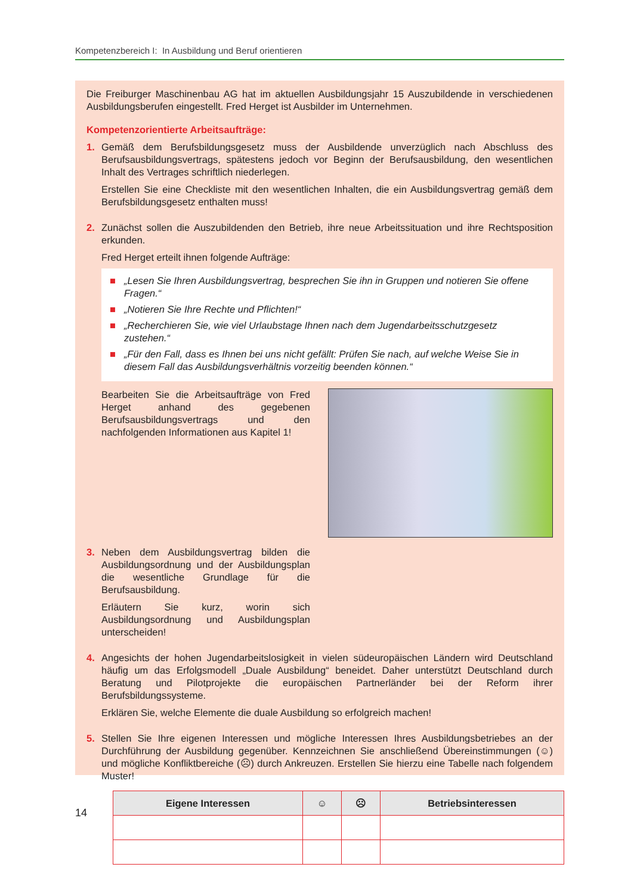Kompetenzbereich I: In Ausbildung und Beruf orientieren
Die Freiburger Maschinenbau AG hat im aktuellen Ausbildungsjahr 15 Auszubildende in verschiedenen Ausbildungsberufen eingestellt. Fred Herget ist Ausbilder im Unternehmen.
Kompetenzorientierte Arbeitsaufträge:
1. Gemäß dem Berufsbildungsgesetz muss der Ausbildende unverzüglich nach Abschluss des Berufsausbildungsvertrags, spätestens jedoch vor Beginn der Berufsausbildung, den wesentlichen Inhalt des Vertrages schriftlich niederlegen.
Erstellen Sie eine Checkliste mit den wesentlichen Inhalten, die ein Ausbildungsvertrag gemäß dem Berufsbildungsgesetz enthalten muss!
2. Zunächst sollen die Auszubildenden den Betrieb, ihre neue Arbeitssituation und ihre Rechtsposition erkunden.
Fred Herget erteilt ihnen folgende Aufträge:
■ „Lesen Sie Ihren Ausbildungsvertrag, besprechen Sie ihn in Gruppen und notieren Sie offene Fragen.“
■ „Notieren Sie Ihre Rechte und Pflichten!“
■ „Recherchieren Sie, wie viel Urlaubstage Ihnen nach dem Jugendarbeitsschutzgesetz zustehen.“
■ „Für den Fall, dass es Ihnen bei uns nicht gefällt: Prüfen Sie nach, auf welche Weise Sie in diesem Fall das Ausbildungsverhältnis vorzeitig beenden können.“
Bearbeiten Sie die Arbeitsaufträge von Fred Herget anhand des gegebenen Berufsausbildungsvertrags und den nachfolgenden Informationen aus Kapitel 1!
3. Neben dem Ausbildungsvertrag bilden die Ausbildungsordnung und der Ausbildungsplan die wesentliche Grundlage für die Berufsausbildung.
Erläutern Sie kurz, worin sich Ausbildungsordnung und Ausbildungsplan unterscheiden!
4. Angesichts der hohen Jugendarbeitslosigkeit in vielen südeuropäischen Ländern wird Deutschland häufig um das Erfolgsmodell „Duale Ausbildung“ beneidet. Daher unterstützt Deutschland durch Beratung und Pilotprojekte die europäischen Partnerländer bei der Reform ihrer Berufsbildungssysteme.
Erklären Sie, welche Elemente die duale Ausbildung so erfolgreich machen!
5. Stellen Sie Ihre eigenen Interessen und mögliche Interessen Ihres Ausbildungsbetriebes an der Durchführung der Ausbildung gegenüber. Kennzeichnen Sie anschließend Übereinstimmungen (☺) und mögliche Konfliktbereiche (☹) durch Ankreuzen. Erstellen Sie hierzu eine Tabelle nach folgendem Muster!
| Eigene Interessen | ☺ | ☹ | Betriebsinteressen |
| --- | --- | --- | --- |
14